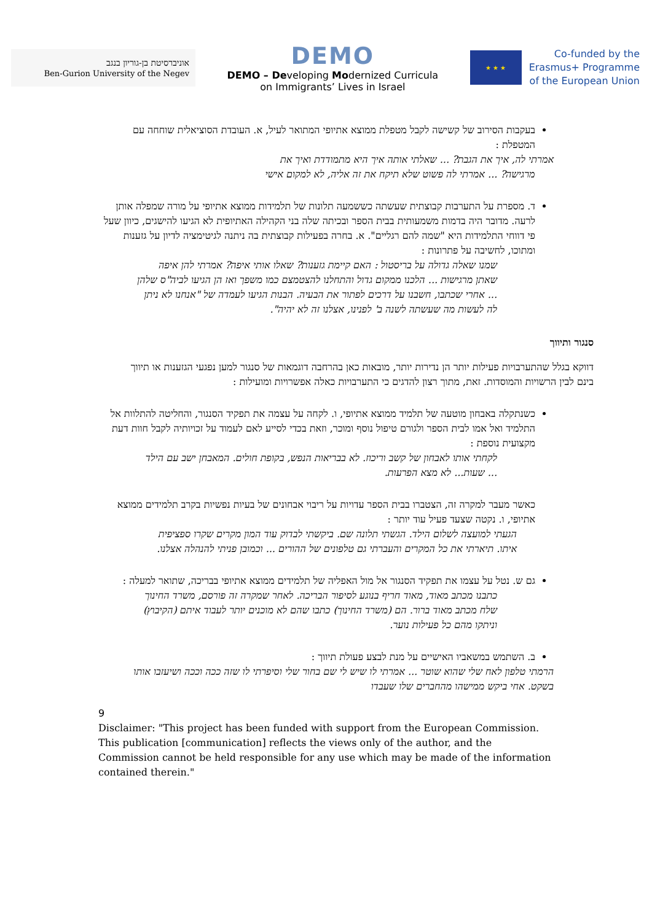אוניברסיטת בן-גוריון בנגב
Ben-Gurion University of the Negev
DEMO
DEMO – Developing Modernized Curricula
on Immigrants’ Lives in Israel
★ ★ ★
Co-funded by the
Erasmus+ Programme
of the European Union
בעקבות הסירוב של קשישה לקבל מטפלת ממוצא אתיופי המתואר לעיל, א. העובדת הסוציאלית שוחחה עם המטפלת :
אמרתי לה, איך את הגבת? ... שאלתי אותה איך היא מתמודדת ואיך את
מרגישה? ... אמרתי לה פשוט שלא תיקח את זה אליה, לא למקום אישי
ד. מספרת על התערבות קבוצתית שעשתה כששמעה תלונות של תלמידות ממוצא אתיופי על מורה שמפלה אותן לרעה. מדובר היה בדמות משמעותית בבית הספר ובכיתה שלה בני הקהילה האתיופית לא הגיעו להישגים, כיוון שעל פי דווחי התלמידות היא "שמה להם רגליים". א. בחרה בפעילות קבוצתית בה ניתנה לגיטימציה לדיון על גזענות ומתוכו, לחשיבה על פתרונות :
שמנו שאלה גדולה על בריסטול : האם קיימת גזענות? שאלו אותי איפה? אמרתי להן איפה שאתן מרגישות ... הלכנו ממקום גדול והתחלנו להצטמצם כמו משפך ואז הן הגיעו לביה"ס שלהן ... אחרי שכתבו, חשבנו על דרכים לפתור את הבעיה. הבנות הגיעו לעמדה של "אנחנו לא ניתן לה לעשות מה שעשתה לשנה ב' לפנינו, אצלנו זה לא יהיה".
סנגור ותיווך
דווקא בגלל שהתערבויות פעילות יותר הן נדירות יותר, מובאות כאן בהרחבה דוגמאות של סנגור למען נפגעי הגזענות או תיווך בינם לבין הרשויות והמוסדות. זאת, מתוך רצון להדגים כי התערבויות כאלה אפשרויות ומועילות :
כשנתקלה באבחון מוטעה של תלמיד ממוצא אתיופי, ו. לקחה על עצמה את תפקיד הסנגור, והחליטה להתלוות אל התלמיד ואל אמו לבית הספר ולגורם טיפול נוסף ומוכר, וזאת בכדי לסייע לאם לעמוד על זכויותיה לקבל חוות דעת מקצועית נוספת :
לקחתי אותו לאבחון של קשב וריכוז. לא בבריאות הנפש, בקופת חולים. המאבחן ישב עם הילד ... שעות... לא מצא הפרעות.
כאשר מעבר למקרה זה, הצטברו בבית הספר עדויות על ריבוי אבחונים של בעיות נפשיות בקרב תלמידים ממוצא אתיופי, ו. נקטה שצעד פעיל עוד יותר :
הגעתי למועצה לשלום הילד. הגשתי תלונה שם. ביקשתי לבדוק עוד המון מקרים שקרו ספציפית איתו. תיארתי את כל המקרים והעברתי גם טלפונים של ההורים ... וכמובן פניתי להנהלה אצלנו.
גם ש. נטל על עצמו את תפקיד הסנגור אל מול האפליה של תלמידים ממוצא אתיופי בבריכה, שתואר למעלה :
כתבנו מכתב מאוד, מאוד חריף בנוגע לסיפור הבריכה. לאחר שמקרה זה פורסם, משרד החינוך שלח מכתב מאוד ברור. הם (משרד החינוך) כתבו שהם לא מוכנים יותר לעבוד איתם (הקיבוץ) וניתקו מהם כל פעילות נוער.
ב. השתמש במשאביו האישיים על מנת לבצע פעולת תיווך :
הרמתי טלפון לאח שלי שהוא שוטר ... אמרתי לו שיש לי שם בחור שלי וסיפרתי לו שזה ככה וככה ושיעזבו אותו בשקט. אחי ביקש ממישהו מהחברים שלו שעבדו
9
Disclaimer: "This project has been funded with support from the European Commission. This publication [communication] reflects the views only of the author, and the Commission cannot be held responsible for any use which may be made of the information contained therein."